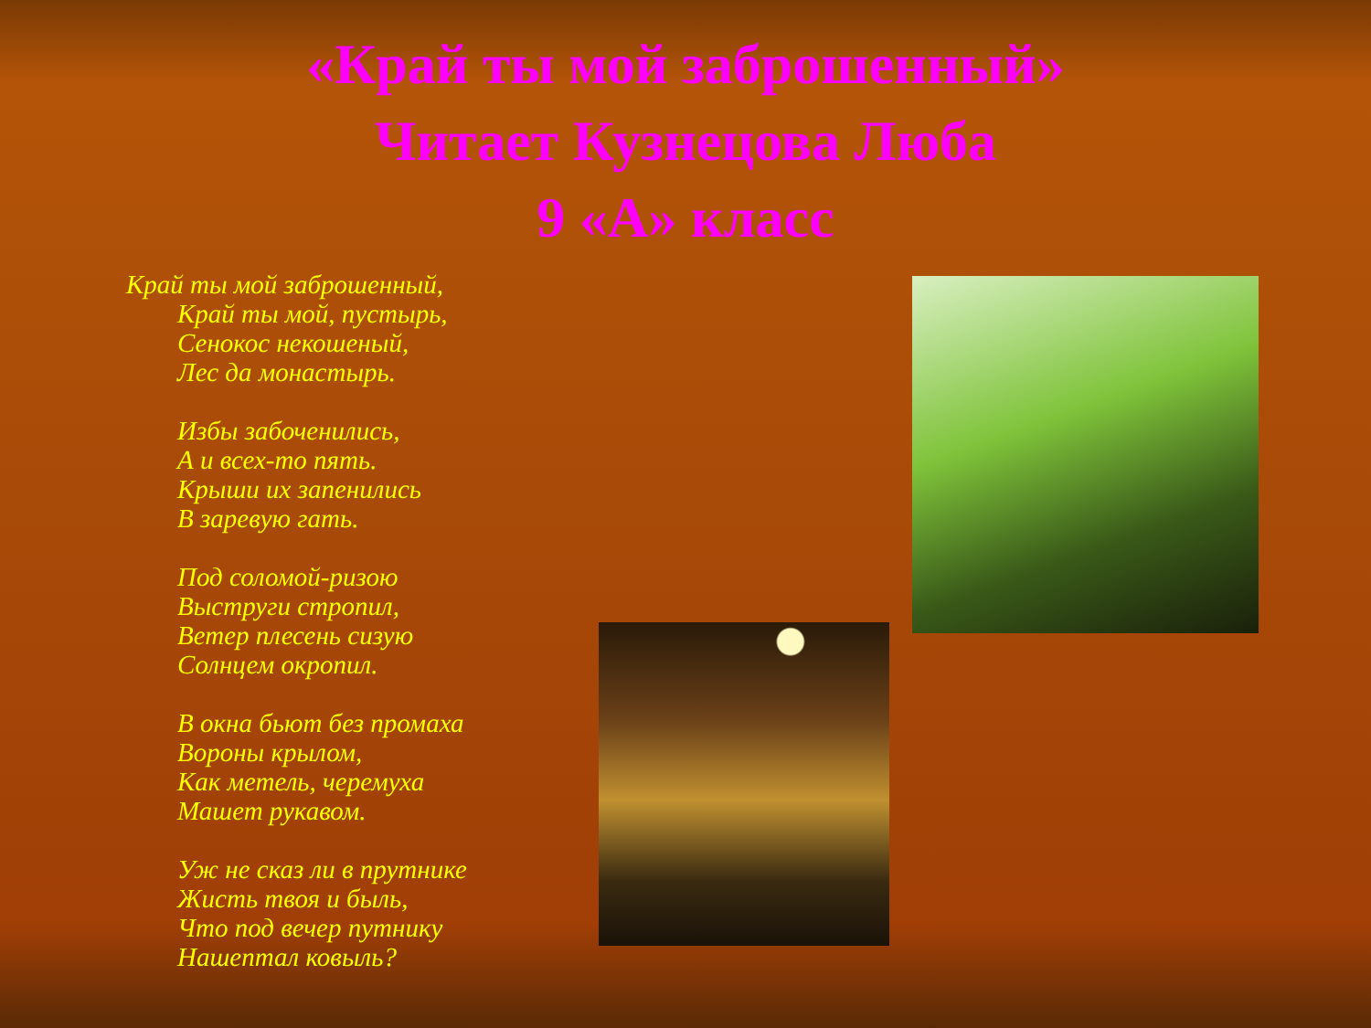«Край ты мой заброшенный»
Читает Кузнецова Люба
9 «А» класс
Край ты мой заброшенный,
Край ты мой, пустырь,
Сенокос некошеный,
Лес да монастырь.
Избы забоченились,
А и всех-то пять.
Крыши их запенились
В заревую гать.
Под соломой-ризою
Выструги стропил,
Ветер плесень сизую
Солнцем окропил.
В окна бьют без промаха
Вороны крылом,
Как метель, черемуха
Машет рукавом.
Уж не сказ ли в прутнике
Жисть твоя и быль,
Что под вечер путнику
Нашептал ковыль?